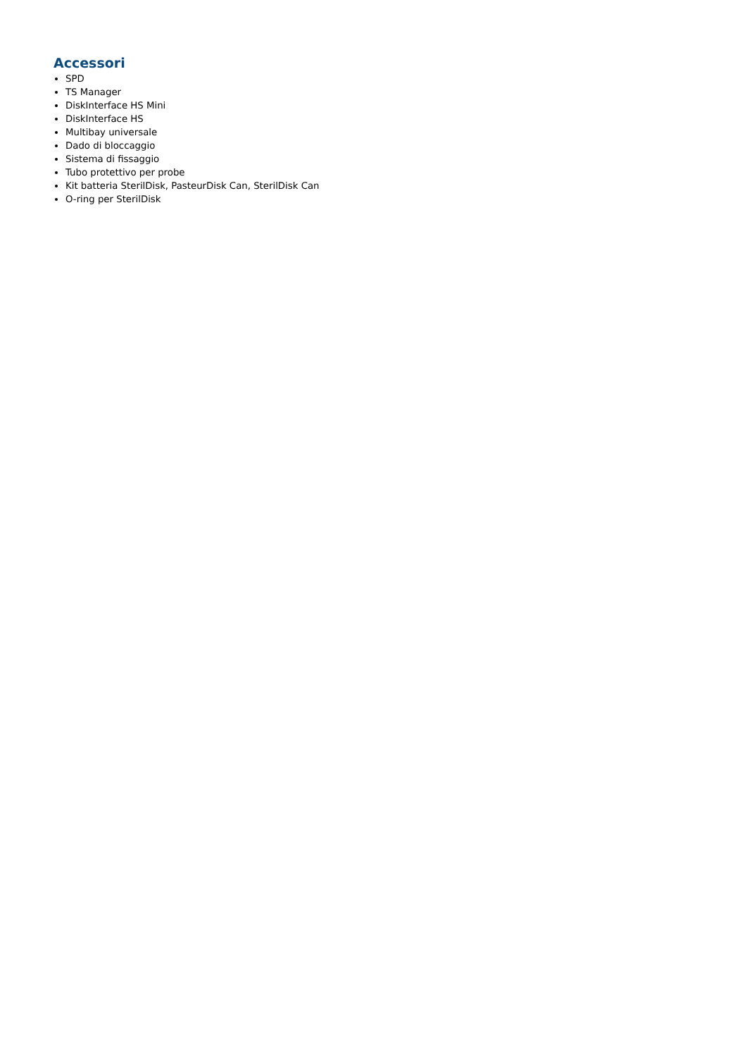Accessori
SPD
TS Manager
DiskInterface HS Mini
DiskInterface HS
Multibay universale
Dado di bloccaggio
Sistema di fissaggio
Tubo protettivo per probe
Kit batteria SterilDisk, PasteurDisk Can, SterilDisk Can
O-ring per SterilDisk